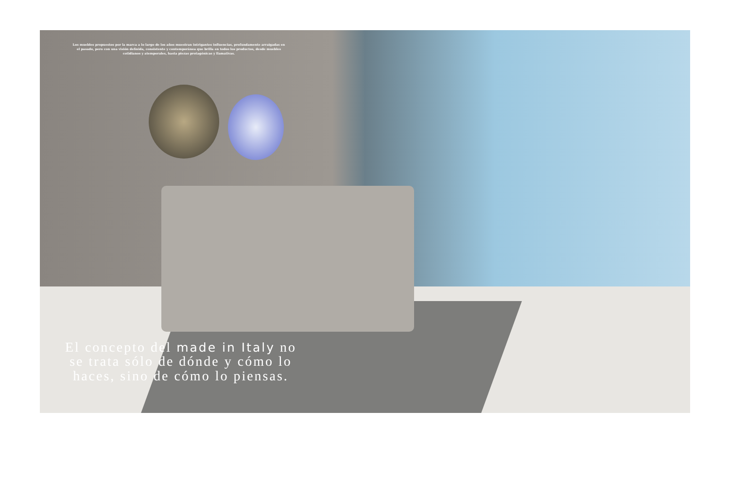Los muebles propuestos por la marca a lo largo de los años muestran intrigantes influencias, profundamente arraigadas en el pasado, pero con una visión definida, consistente y contemporánea que brilla en todos los productos, desde muebles cotidianos y atemporales, hasta piezas protagónicas y llamativas.
El concepto del made in Italy no se trata sólo de dónde y cómo lo haces, sino de cómo lo piensas.